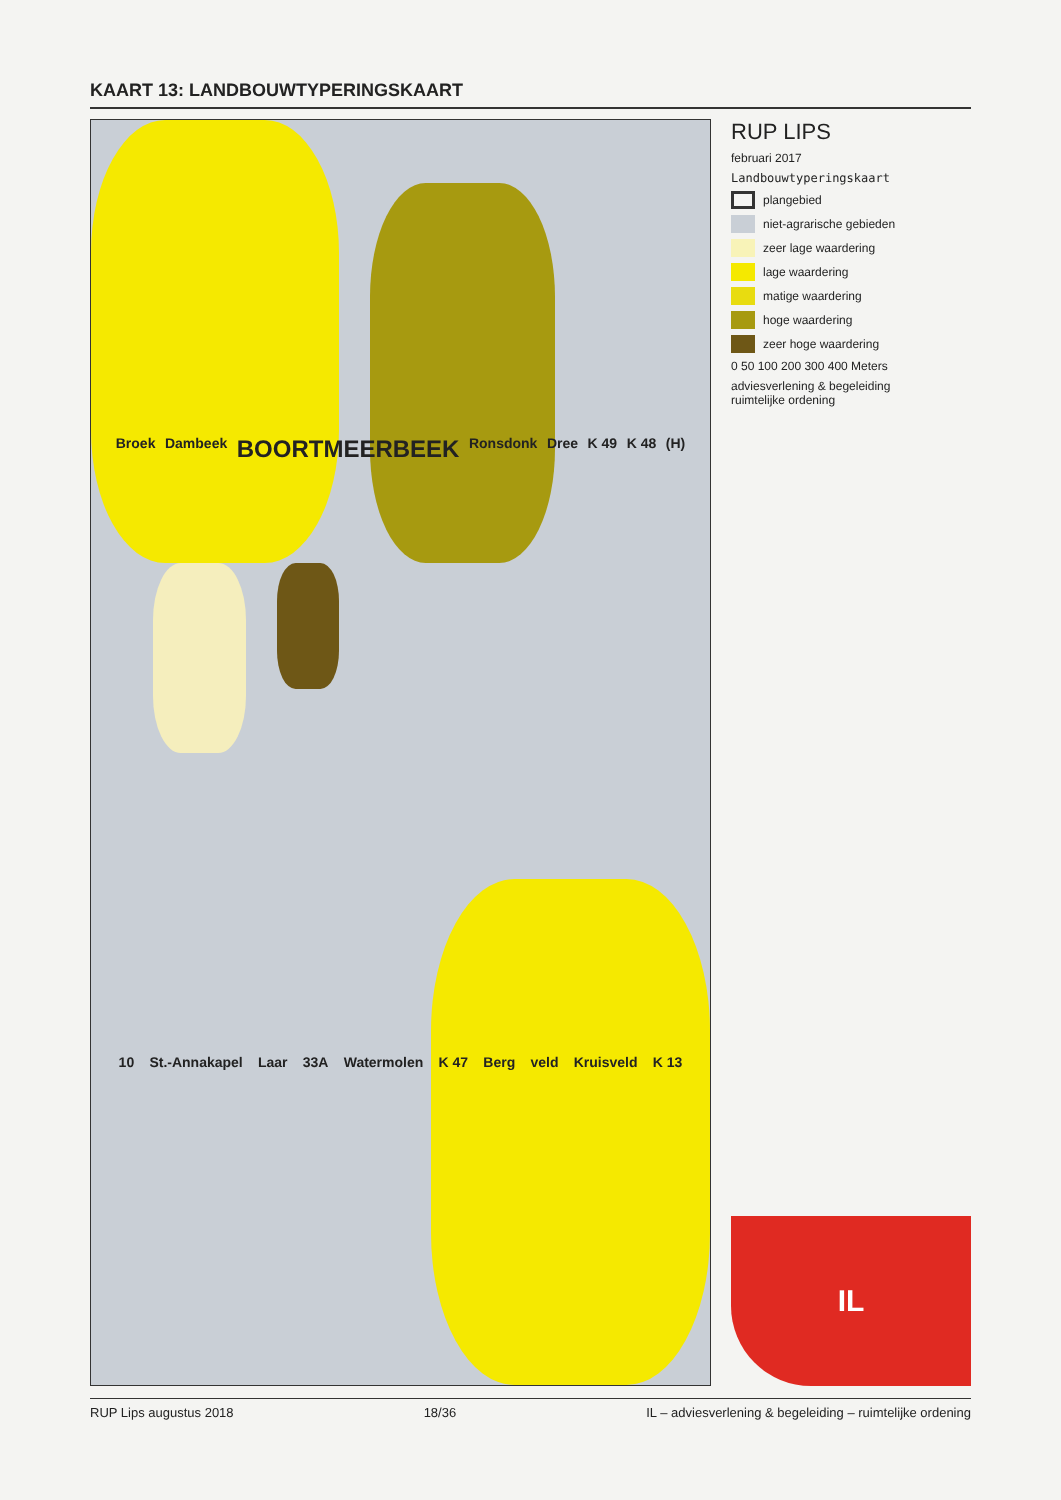KAART 13: LANDBOUWTYPERINGSKAART
Broek Dambeek BOORTMEERBEEK Ronsdonk Dree K 49 K 48 (H) 10 St.-Annakapel Laar 33A Watermolen K 47 Berg veld Kruisveld K 13
RUP LIPS
februari 2017
Landbouwtyperingskaart
plangebied
niet-agrarische gebieden
zeer lage waardering
lage waardering
matige waardering
hoge waardering
zeer hoge waardering
0 50 100 200 300 400 Meters
adviesverlening & begeleiding
ruimtelijke ordening
IL
RUP Lips augustus 2018 18/36 IL – adviesverlening & begeleiding – ruimtelijke ordening